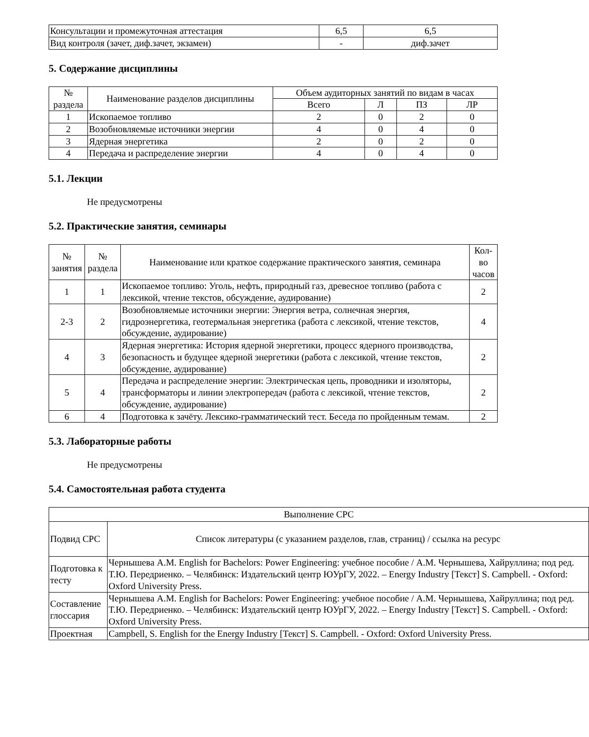| Консультации и промежуточная аттестация | 6,5 | 6,5 |
| Вид контроля (зачет, диф.зачет, экзамен) | - | диф.зачет |
5. Содержание дисциплины
| № раздела | Наименование разделов дисциплины | Объем аудиторных занятий по видам в часах | | | |
| --- | --- | --- | --- | --- | --- |
| | | Всего | Л | ПЗ | ЛР |
| 1 | Ископаемое топливо | 2 | 0 | 2 | 0 |
| 2 | Возобновляемые источники энергии | 4 | 0 | 4 | 0 |
| 3 | Ядерная энергетика | 2 | 0 | 2 | 0 |
| 4 | Передача и распределение энергии | 4 | 0 | 4 | 0 |
5.1. Лекции
Не предусмотрены
5.2. Практические занятия, семинары
| № занятия | № раздела | Наименование или краткое содержание практического занятия, семинара | Кол-во часов |
| --- | --- | --- | --- |
| 1 | 1 | Ископаемое топливо: Уголь, нефть, природный газ, древесное топливо (работа с лексикой, чтение текстов, обсуждение, аудирование) | 2 |
| 2-3 | 2 | Возобновляемые источники энергии: Энергия ветра, солнечная энергия, гидроэнергетика, геотермальная энергетика (работа с лексикой, чтение текстов, обсуждение, аудирование) | 4 |
| 4 | 3 | Ядерная энергетика: История ядерной энергетики, процесс ядерного производства, безопасность и будущее ядерной энергетики (работа с лексикой, чтение текстов, обсуждение, аудирование) | 2 |
| 5 | 4 | Передача и распределение энергии: Электрическая цепь, проводники и изоляторы, трансформаторы и линии электропередач (работа с лексикой, чтение текстов, обсуждение, аудирование) | 2 |
| 6 | 4 | Подготовка к зачёту. Лексико-грамматический тест. Беседа по пройденным темам. | 2 |
5.3. Лабораторные работы
Не предусмотрены
5.4. Самостоятельная работа студента
| Выполнение СРС | |
| Подвид СРС | Список литературы (с указанием разделов, глав, страниц) / ссылка на ресурс |
| Подготовка к тесту | Чернышева А.М. English for Bachelors: Power Engineering: учебное пособие / А.М. Чернышева, Хайруллина; под ред. Т.Ю. Передриенко. – Челябинск: Издательский центр ЮУрГУ, 2022. – Energy Industry [Текст] S. Campbell. - Oxford: Oxford University Press. |
| Составление глоссария | Чернышева А.М. English for Bachelors: Power Engineering: учебное пособие / А.М. Чернышева, Хайруллина; под ред. Т.Ю. Передриенко. – Челябинск: Издательский центр ЮУрГУ, 2022. – Energy Industry [Текст] S. Campbell. - Oxford: Oxford University Press. |
| Проектная | Campbell, S. English for the Energy Industry [Текст] S. Campbell. - Oxford: Oxford University Press. |